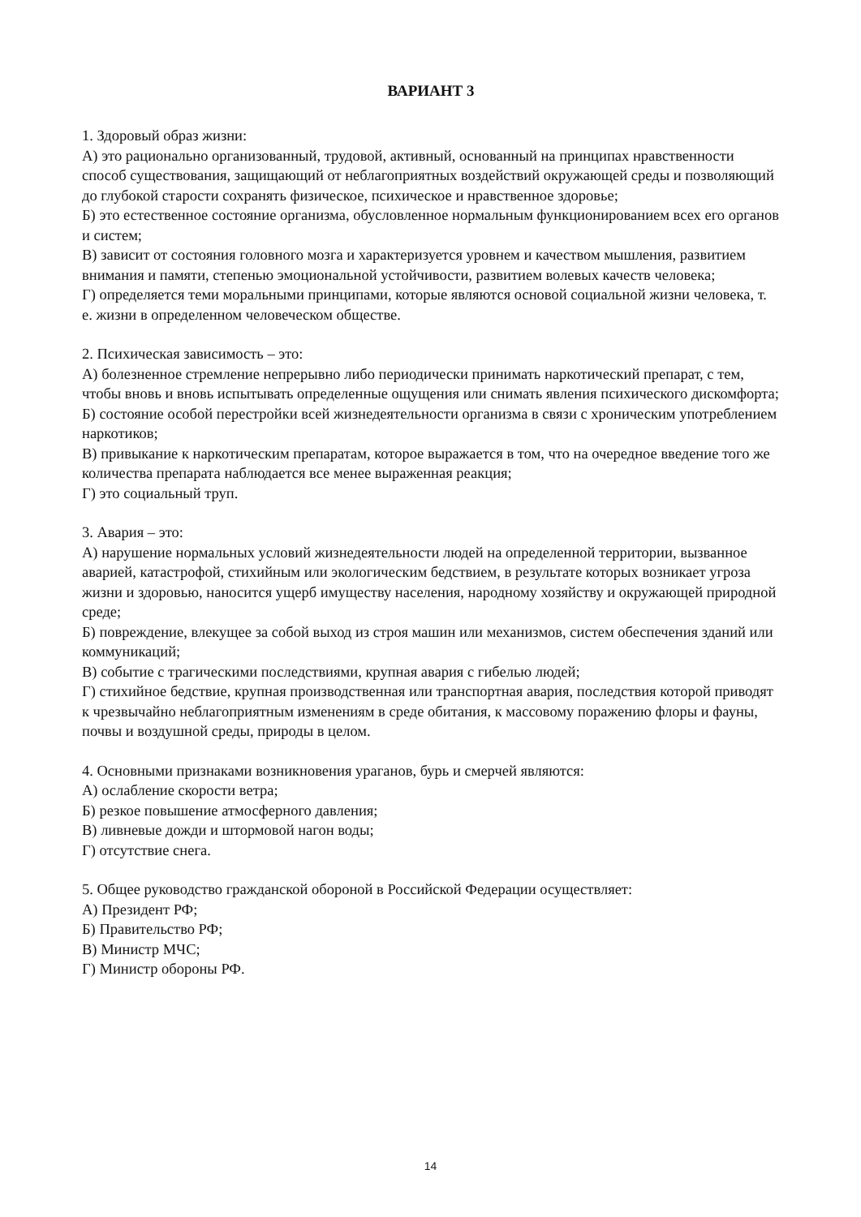ВАРИАНТ 3
1. Здоровый образ жизни:
А) это рационально организованный, трудовой, активный, основанный на принципах нравственности способ существования, защищающий от неблагоприятных воздействий окружающей среды и позволяющий до глубокой старости сохранять физическое, психическое и нравственное здоровье;
Б) это естественное состояние организма, обусловленное нормальным функционированием всех его органов и систем;
В) зависит от состояния головного мозга и характеризуется уровнем и качеством мышления, развитием внимания и памяти, степенью эмоциональной устойчивости, развитием волевых качеств человека;
Г) определяется теми моральными принципами, которые являются основой социальной жизни человека, т. е. жизни в определенном человеческом обществе.
2. Психическая зависимость – это:
А) болезненное стремление непрерывно либо периодически принимать наркотический препарат, с тем, чтобы вновь и вновь испытывать определенные ощущения или снимать явления психического дискомфорта;
Б) состояние особой перестройки всей жизнедеятельности организма в связи с хроническим употреблением наркотиков;
В) привыкание к наркотическим препаратам, которое выражается в том, что на очередное введение того же количества препарата наблюдается все менее выраженная реакция;
Г) это социальный труп.
3. Авария – это:
А) нарушение нормальных условий жизнедеятельности людей на определенной территории, вызванное аварией, катастрофой, стихийным или экологическим бедствием, в результате которых возникает угроза жизни и здоровью, наносится ущерб имуществу населения, народному хозяйству и окружающей природной среде;
Б) повреждение, влекущее за собой выход из строя машин или механизмов, систем обеспечения зданий или коммуникаций;
В) событие с трагическими последствиями, крупная авария с гибелью людей;
Г) стихийное бедствие, крупная производственная или транспортная авария, последствия которой приводят к чрезвычайно неблагоприятным изменениям в среде обитания, к массовому поражению флоры и фауны, почвы и воздушной среды, природы в целом.
4. Основными признаками возникновения ураганов, бурь и смерчей являются:
А) ослабление скорости ветра;
Б) резкое повышение атмосферного давления;
В) ливневые дожди и штормовой нагон воды;
Г) отсутствие снега.
5. Общее руководство гражданской обороной в Российской Федерации осуществляет:
А) Президент РФ;
Б) Правительство РФ;
В) Министр МЧС;
Г) Министр обороны РФ.
14